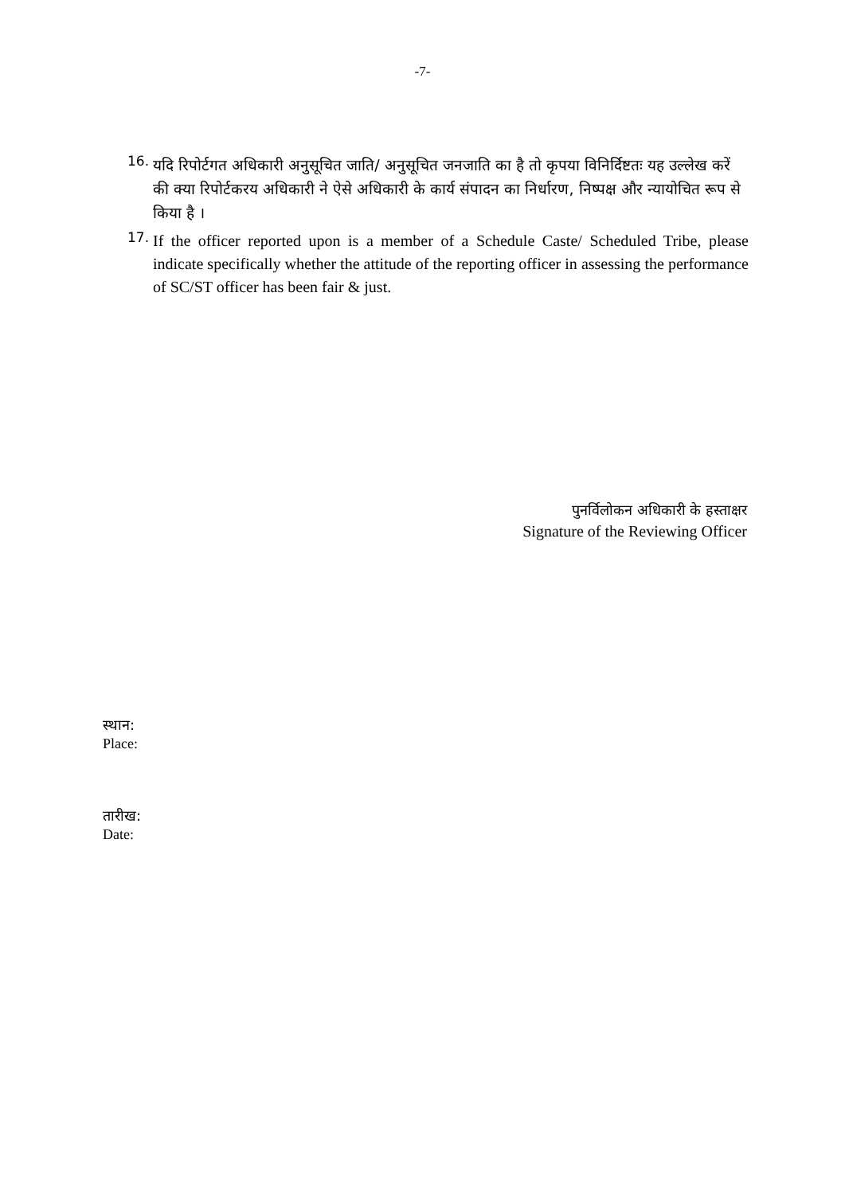-7-
16.
यदि रिपोर्टगत अधिकारी अनुसूचित जाति/ अनुसूचित जनजाति का है तो कृपया विनिर्दिष्टतः यह उल्लेख करें की क्या रिपोर्टकरय अधिकारी ने ऐसे अधिकारी के कार्य संपादन का निर्धारण, निष्पक्ष और न्यायोचित रूप से किया है ।
17.
If the officer reported upon is a member of a Schedule Caste/ Scheduled Tribe, please indicate specifically whether the attitude of the reporting officer in assessing the performance of SC/ST officer has been fair & just.
पुनर्विलोकन अधिकारी के हस्ताक्षर
Signature of the Reviewing Officer
स्थान:
Place:
तारीख:
Date: